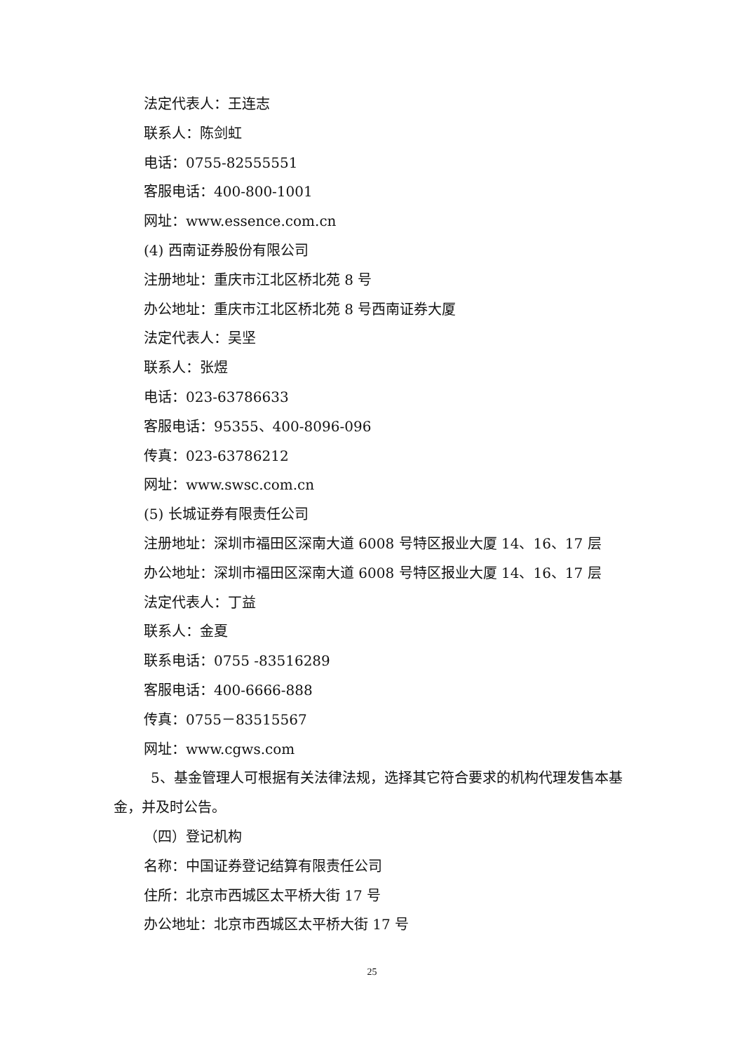法定代表人：王连志
联系人：陈剑虹
电话：0755-82555551
客服电话：400-800-1001
网址：www.essence.com.cn
(4) 西南证券股份有限公司
注册地址：重庆市江北区桥北苑 8 号
办公地址：重庆市江北区桥北苑 8 号西南证券大厦
法定代表人：吴坚
联系人：张煜
电话：023-63786633
客服电话：95355、400-8096-096
传真：023-63786212
网址：www.swsc.com.cn
(5) 长城证券有限责任公司
注册地址：深圳市福田区深南大道 6008 号特区报业大厦 14、16、17 层
办公地址：深圳市福田区深南大道 6008 号特区报业大厦 14、16、17 层
法定代表人：丁益
联系人：金夏
联系电话：0755 -83516289
客服电话：400-6666-888
传真：0755－83515567
网址：www.cgws.com
5、基金管理人可根据有关法律法规，选择其它符合要求的机构代理发售本基金，并及时公告。
（四）登记机构
名称：中国证券登记结算有限责任公司
住所：北京市西城区太平桥大街 17 号
办公地址：北京市西城区太平桥大街 17 号
25